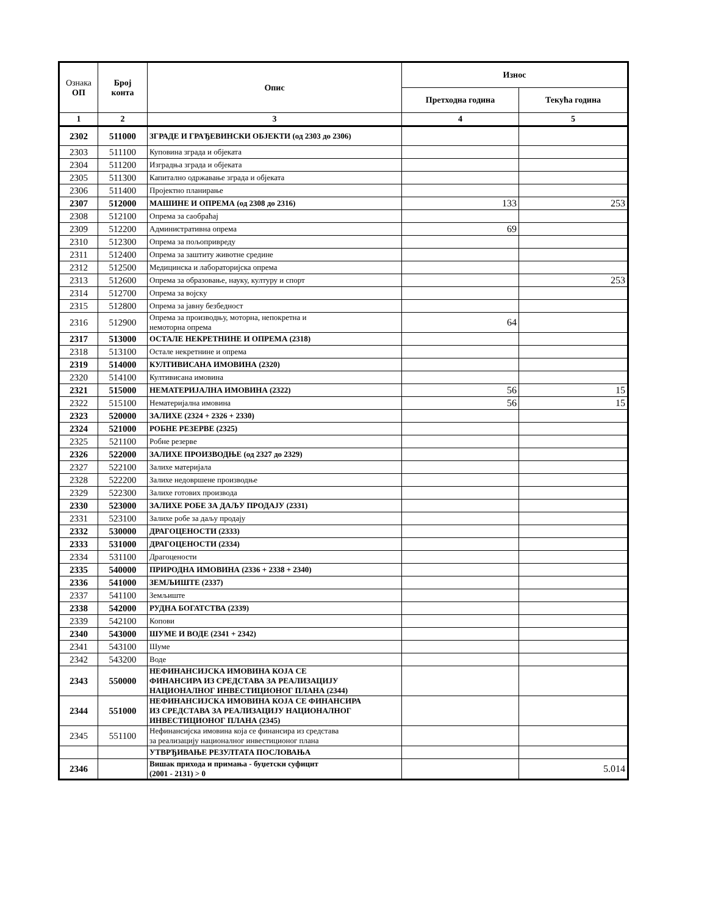| Ознака ОП | Број конта | Опис | Износ | |
| --- | --- | --- | --- | --- |
| | | | Претходна година | Текућа година |
| 1 | 2 | 3 | 4 | 5 |
| 2302 | 511000 | ЗГРАДЕ И ГРАЂЕВИНСКИ ОБЈЕКТИ (од 2303 до 2306) | | |
| 2303 | 511100 | Куповина зграда и објеката | | |
| 2304 | 511200 | Изградња зграда и објеката | | |
| 2305 | 511300 | Капитално одржавање зграда и објеката | | |
| 2306 | 511400 | Пројектно планирање | | |
| 2307 | 512000 | МАШИНЕ И ОПРЕМА (од 2308 до 2316) | 133 | 253 |
| 2308 | 512100 | Опрема за саобраћај | | |
| 2309 | 512200 | Административна опрема | 69 | |
| 2310 | 512300 | Опрема за пољопривреду | | |
| 2311 | 512400 | Опрема за заштиту животне средине | | |
| 2312 | 512500 | Медицинска и лабораторијска опрема | | |
| 2313 | 512600 | Опрема за образовање, науку, културу и спорт | | 253 |
| 2314 | 512700 | Опрема за војску | | |
| 2315 | 512800 | Опрема за јавну безбедност | | |
| 2316 | 512900 | Опрема за производњу, моторна, непокретна и немоторна опрема | 64 | |
| 2317 | 513000 | ОСТАЛЕ НЕКРЕТНИНЕ И ОПРЕМА (2318) | | |
| 2318 | 513100 | Остале некретнине и опрема | | |
| 2319 | 514000 | КУЛТИВИСАНА ИМОВИНА (2320) | | |
| 2320 | 514100 | Култивисана имовина | | |
| 2321 | 515000 | НЕМАТЕРИЈАЛНА ИМОВИНА (2322) | 56 | 15 |
| 2322 | 515100 | Нематеријална имовина | 56 | 15 |
| 2323 | 520000 | ЗАЛИХЕ (2324 + 2326 + 2330) | | |
| 2324 | 521000 | РОБНЕ РЕЗЕРВЕ (2325) | | |
| 2325 | 521100 | Робне резерве | | |
| 2326 | 522000 | ЗАЛИХЕ ПРОИЗВОДЊЕ (од 2327 до 2329) | | |
| 2327 | 522100 | Залихе материјала | | |
| 2328 | 522200 | Залихе недовршене производње | | |
| 2329 | 522300 | Залихе готових производа | | |
| 2330 | 523000 | ЗАЛИХЕ РОБЕ ЗА ДАЉУ ПРОДАЈУ (2331) | | |
| 2331 | 523100 | Залихе робе за даљу продају | | |
| 2332 | 530000 | ДРАГОЦЕНОСТИ (2333) | | |
| 2333 | 531000 | ДРАГОЦЕНОСТИ (2334) | | |
| 2334 | 531100 | Драгоцености | | |
| 2335 | 540000 | ПРИРОДНА ИМОВИНА (2336 + 2338 + 2340) | | |
| 2336 | 541000 | ЗЕМЉИШТЕ (2337) | | |
| 2337 | 541100 | Земљиште | | |
| 2338 | 542000 | РУДНА БОГАТСТВА (2339) | | |
| 2339 | 542100 | Копови | | |
| 2340 | 543000 | ШУМЕ И ВОДЕ (2341 + 2342) | | |
| 2341 | 543100 | Шуме | | |
| 2342 | 543200 | Воде | | |
| 2343 | 550000 | НЕФИНАНСИЈСКА ИМОВИНА КОЈА СЕ ФИНАНСИРА ИЗ СРЕДСТАВА ЗА РЕАЛИЗАЦИЈУ НАЦИОНАЛНОГ ИНВЕСТИЦИОНОГ ПЛАНА (2344) | | |
| 2344 | 551000 | НЕФИНАНСИЈСКА ИМОВИНА КОЈА СЕ ФИНАНСИРА ИЗ СРЕДСТАВА ЗА РЕАЛИЗАЦИЈУ НАЦИОНАЛНОГ ИНВЕСТИЦИОНОГ ПЛАНА (2345) | | |
| 2345 | 551100 | Нефинансијска имовина која се финансира из средстава за реализацију националног инвестиционог плана | | |
| | | УТВРЂИВАЊЕ РЕЗУЛТАТА ПОСЛОВАЊА | | |
| 2346 | | Вишак прихода и примања - буџетски суфицит (2001 - 2131) > 0 | | 5.014 |